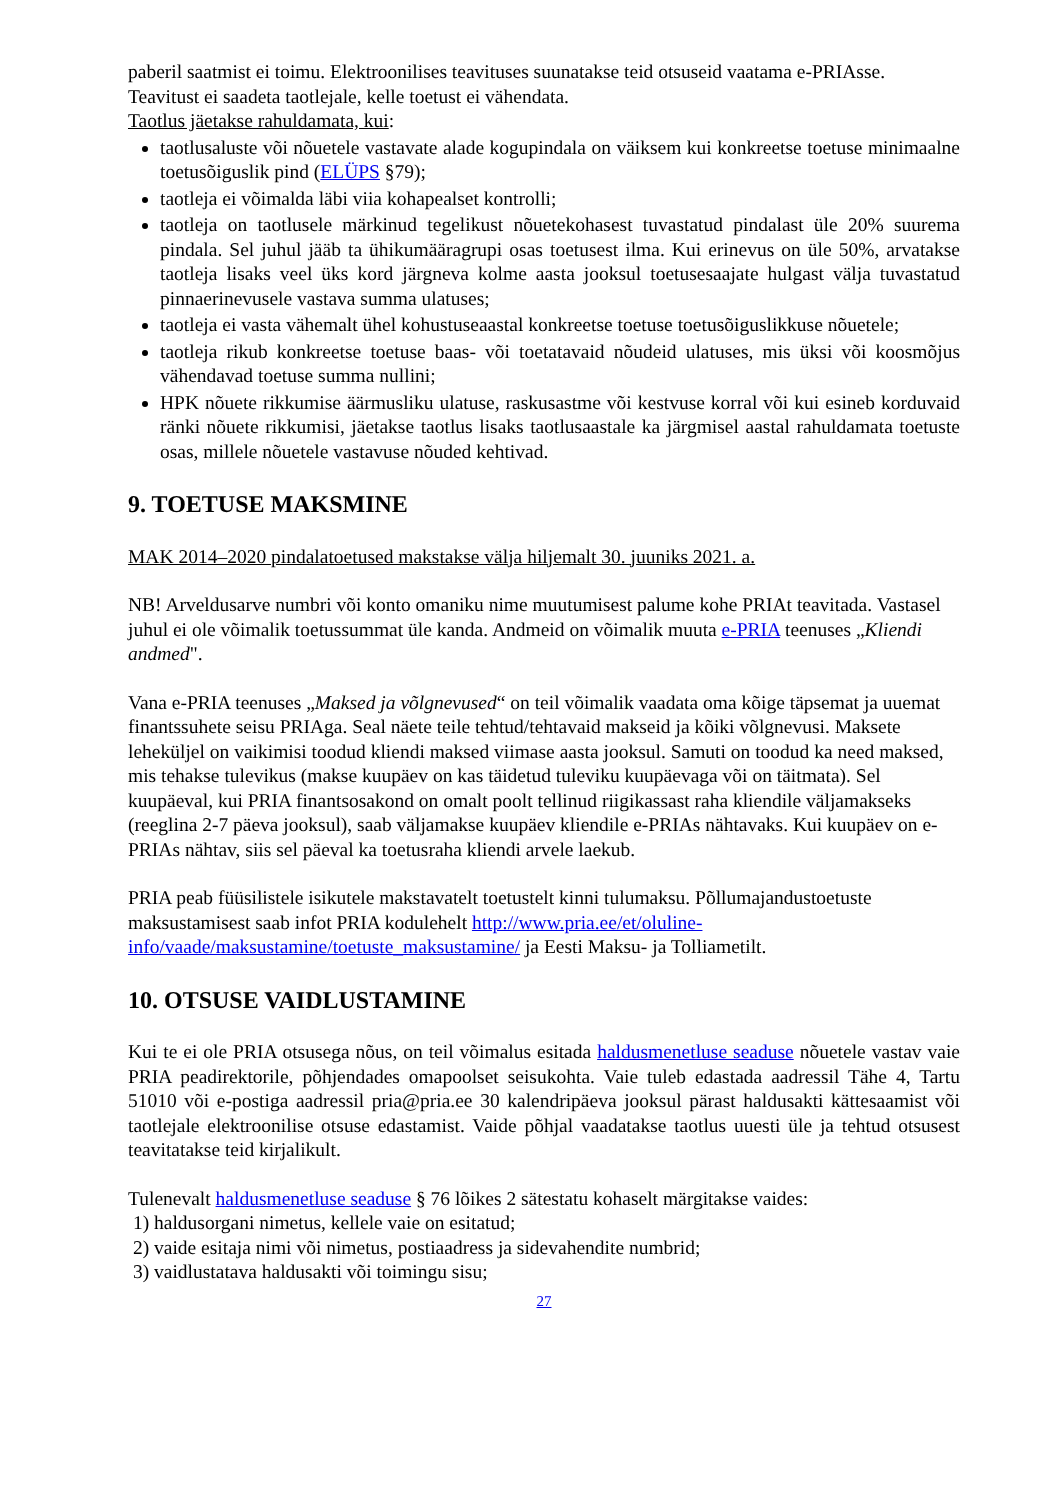paberil saatmist ei toimu. Elektroonilises teavituses suunatakse teid otsuseid vaatama e-PRIAsse. Teavitust ei saadeta taotlejale, kelle toetust ei vähendata.
Taotlus jäetakse rahuldamata, kui:
taotlusaluste või nõuetele vastavate alade kogupindala on väiksem kui konkreetse toetuse minimaalne toetusõiguslik pind (ELÜPS §79);
taotleja ei võimalda läbi viia kohapealset kontrolli;
taotleja on taotlusele märkinud tegelikust nõuetekohasest tuvastatud pindalast üle 20% suurema pindala. Sel juhul jääb ta ühikumääragrupi osas toetusest ilma. Kui erinevus on üle 50%, arvatakse taotleja lisaks veel üks kord järgneva kolme aasta jooksul toetusesaajate hulgast välja tuvastatud pinnaerinevusele vastava summa ulatuses;
taotleja ei vasta vähemalt ühel kohustuseaastal konkreetse toetuse toetusõiguslikkuse nõuetele;
taotleja rikub konkreetse toetuse baas- või toetatavaid nõudeid ulatuses, mis üksi või koosmõjus vähendavad toetuse summa nullini;
HPK nõuete rikkumise äärmusliku ulatuse, raskusastme või kestvuse korral või kui esineb korduvaid ränki nõuete rikkumisi, jäetakse taotlus lisaks taotlusaastale ka järgmisel aastal rahuldamata toetuste osas, millele nõuetele vastavuse nõuded kehtivad.
9. TOETUSE MAKSMINE
MAK 2014–2020 pindalatoetused makstakse välja hiljemalt 30. juuniks 2021. a.
NB! Arveldusarve numbri või konto omaniku nime muutumisest palume kohe PRIAt teavitada. Vastasel juhul ei ole võimalik toetussummat üle kanda. Andmeid on võimalik muuta e-PRIA teenuses „Kliendi andmed".
Vana e-PRIA teenuses „Maksed ja võlgnevused“ on teil võimalik vaadata oma kõige täpsemat ja uuemat finantssuhete seisu PRIAga. Seal näete teile tehtud/tehtavaid makseid ja kõiki võlgnevusi. Maksete leheküljel on vaikimisi toodud kliendi maksed viimase aasta jooksul. Samuti on toodud ka need maksed, mis tehakse tulevikus (makse kuupäev on kas täidetud tuleviku kuupäevaga või on täitmata). Sel kuupäeval, kui PRIA finantsosakond on omalt poolt tellinud riigikassast raha kliendile väljamakseks (reeglina 2-7 päeva jooksul), saab väljamakse kuupäev kliendile e-PRIAs nähtavaks. Kui kuupäev on e-PRIAs nähtav, siis sel päeval ka toetusraha kliendi arvele laekub.
PRIA peab füüsilistele isikutele makstavatelt toetustelt kinni tulumaksu. Põllumajandustoetuste maksustamisest saab infot PRIA kodulehelt http://www.pria.ee/et/oluline-info/vaade/maksustamine/toetuste_maksustamine/ ja Eesti Maksu- ja Tolliametilt.
10. OTSUSE VAIDLUSTAMINE
Kui te ei ole PRIA otsusega nõus, on teil võimalus esitada haldusmenetluse seaduse nõuetele vastav vaie PRIA peadirektorile, põhjendades omapoolset seisukohta. Vaie tuleb edastada aadressil Tähe 4, Tartu 51010 või e-postiga aadressil pria@pria.ee 30 kalendripäeva jooksul pärast haldusakti kättesaamist või taotlejale elektroonilise otsuse edastamist. Vaide põhjal vaadatakse taotlus uuesti üle ja tehtud otsusest teavitatakse teid kirjalikult.
Tulenevalt haldusmenetluse seaduse § 76 lõikes 2 sätestatu kohaselt märgitakse vaides:
1) haldusorgani nimetus, kellele vaie on esitatud;
2) vaide esitaja nimi või nimetus, postiaadress ja sidevahendite numbrid;
3) vaidlustatava haldusakti või toimingu sisu;
27